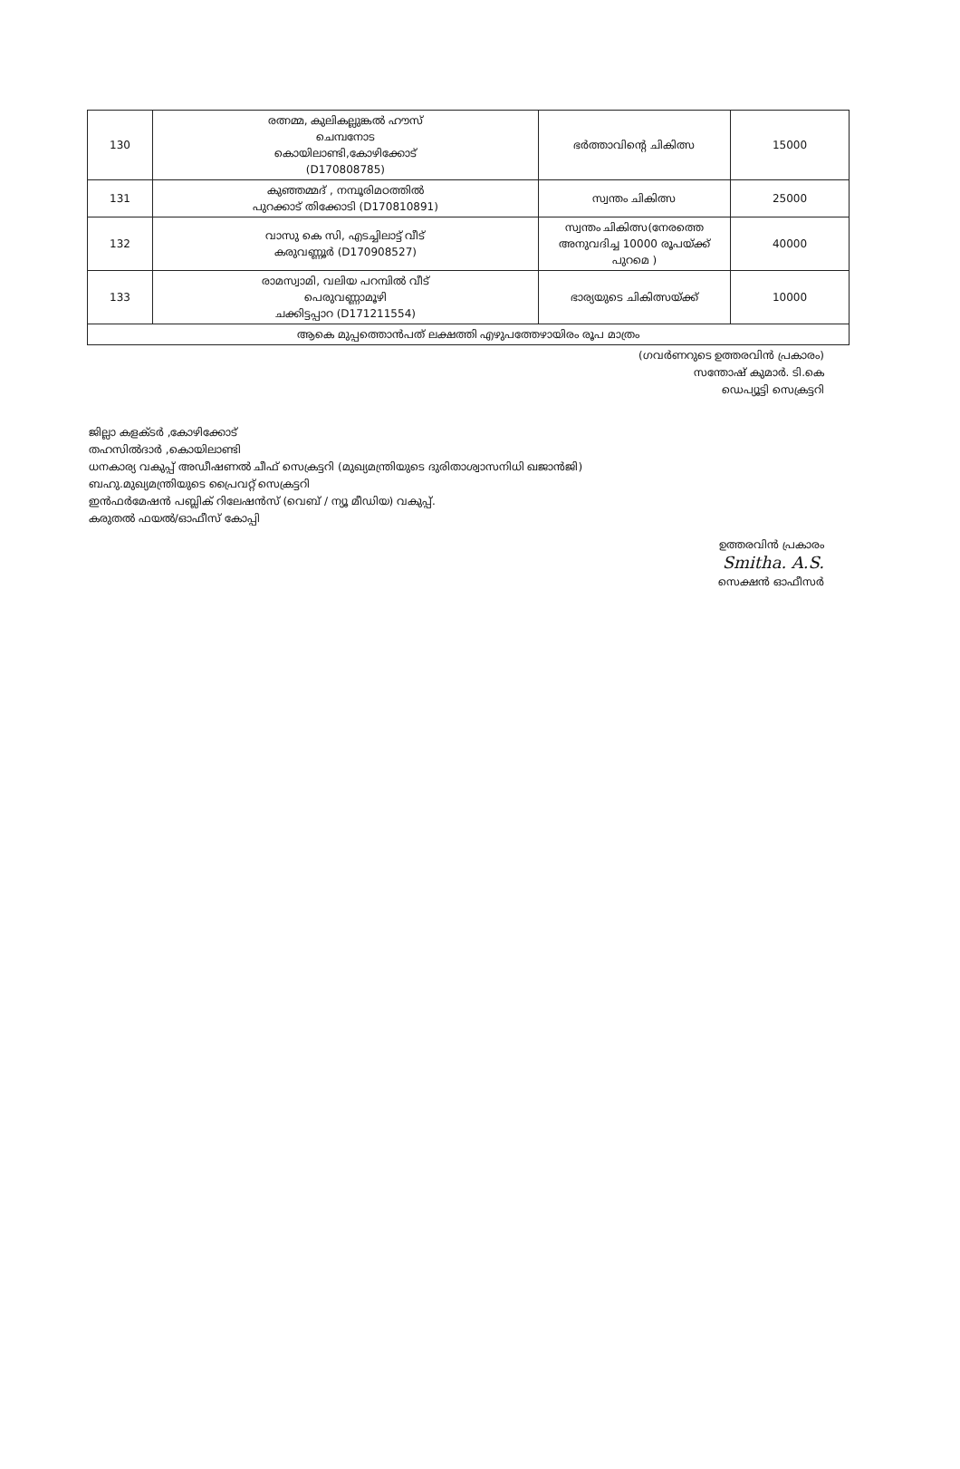| 130 | രത്നമ്മ, കുലികല്ലുങ്കൽ ഹൗസ് ചെമ്പനോട കൊയിലാണ്ടി,കോഴിക്കോട് (D170808785) | ഭർത്താവിന്റെ ചികിത്സ | 15000 |
| 131 | കുഞ്ഞമ്മദ് , നമ്പൂരിമഠത്തിൽ പുറക്കാട് തിക്കോടി (D170810891) | സ്വന്തം ചികിത്സ | 25000 |
| 132 | വാസു കെ സി, എടച്ചിലാട്ട് വീട് കരുവണ്ണൂർ (D170908527) | സ്വന്തം ചികിത്സ(നേരത്തെ അനുവദിച്ച 10000 രൂപയ്ക്ക് പുറമെ ) | 40000 |
| 133 | രാമസ്വാമി, വലിയ പറമ്പിൽ വീട് പെരുവണ്ണാമൂഴി ചക്കിട്ടപ്പാറ (D171211554) | ഭാര്യയുടെ ചികിത്സയ്ക്ക് | 10000 |
| ആകെ മുപ്പത്തൊൻപത് ലക്ഷത്തി എഴുപത്തേഴായിരം രൂപ മാത്രം | | | |
(ഗവർണറുടെ ഉത്തരവിൻ പ്രകാരം)
സന്തോഷ് കുമാർ. ടി.കെ
ഡെപ്യൂട്ടി സെക്രട്ടറി
ജില്ലാ കളക്ടർ ,കോഴിക്കോട്
തഹസിൽദാർ ,കൊയിലാണ്ടി
ധനകാര്യ വകുപ്പ് അഡീഷണൽ ചീഫ് സെക്രട്ടറി (മുഖ്യമന്ത്രിയുടെ ദുരിതാശ്വാസനിധി ഖജാൻജി)
ബഹു.മുഖ്യമന്ത്രിയുടെ പ്രൈവറ്റ് സെക്രട്ടറി
ഇൻഫർമേഷൻ പബ്ലിക് റിലേഷൻസ് (വെബ് / ന്യൂ മീഡിയ) വകുപ്പ്.
കരുതൽ ഫയൽ/ഓഫീസ് കോപ്പി
ഉത്തരവിൻ പ്രകാരം
Smitha. A.S.
സെക്ഷൻ ഓഫീസർ